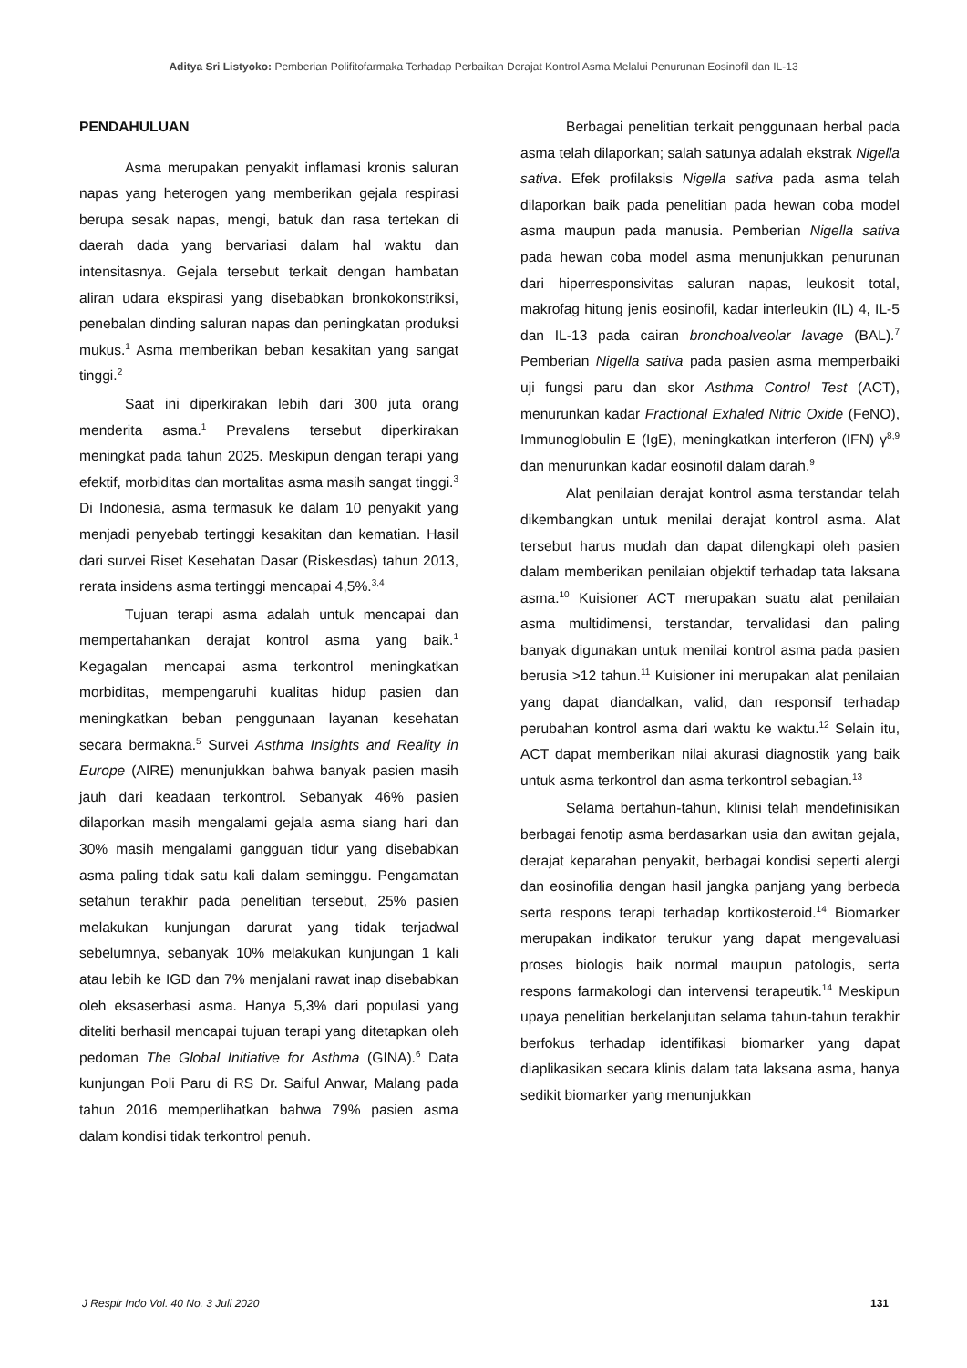Aditya Sri Listyoko: Pemberian Polifitofarmaka Terhadap Perbaikan Derajat Kontrol Asma Melalui Penurunan Eosinofil dan IL-13
PENDAHULUAN
Asma merupakan penyakit inflamasi kronis saluran napas yang heterogen yang memberikan gejala respirasi berupa sesak napas, mengi, batuk dan rasa tertekan di daerah dada yang bervariasi dalam hal waktu dan intensitasnya. Gejala tersebut terkait dengan hambatan aliran udara ekspirasi yang disebabkan bronkokonstriksi, penebalan dinding saluran napas dan peningkatan produksi mukus.<sup>1</sup> Asma memberikan beban kesakitan yang sangat tinggi.<sup>2</sup>
Saat ini diperkirakan lebih dari 300 juta orang menderita asma.<sup>1</sup> Prevalens tersebut diperkirakan meningkat pada tahun 2025. Meskipun dengan terapi yang efektif, morbiditas dan mortalitas asma masih sangat tinggi.<sup>3</sup> Di Indonesia, asma termasuk ke dalam 10 penyakit yang menjadi penyebab tertinggi kesakitan dan kematian. Hasil dari survei Riset Kesehatan Dasar (Riskesdas) tahun 2013, rerata insidens asma tertinggi mencapai 4,5%.<sup>3,4</sup>
Tujuan terapi asma adalah untuk mencapai dan mempertahankan derajat kontrol asma yang baik.<sup>1</sup> Kegagalan mencapai asma terkontrol meningkatkan morbiditas, mempengaruhi kualitas hidup pasien dan meningkatkan beban penggunaan layanan kesehatan secara bermakna.<sup>5</sup> Survei Asthma Insights and Reality in Europe (AIRE) menunjukkan bahwa banyak pasien masih jauh dari keadaan terkontrol. Sebanyak 46% pasien dilaporkan masih mengalami gejala asma siang hari dan 30% masih mengalami gangguan tidur yang disebabkan asma paling tidak satu kali dalam seminggu. Pengamatan setahun terakhir pada penelitian tersebut, 25% pasien melakukan kunjungan darurat yang tidak terjadwal sebelumnya, sebanyak 10% melakukan kunjungan 1 kali atau lebih ke IGD dan 7% menjalani rawat inap disebabkan oleh eksaserbasi asma. Hanya 5,3% dari populasi yang diteliti berhasil mencapai tujuan terapi yang ditetapkan oleh pedoman The Global Initiative for Asthma (GINA).<sup>6</sup> Data kunjungan Poli Paru di RS Dr. Saiful Anwar, Malang pada tahun 2016 memperlihatkan bahwa 79% pasien asma dalam kondisi tidak terkontrol penuh.
Berbagai penelitian terkait penggunaan herbal pada asma telah dilaporkan; salah satunya adalah ekstrak Nigella sativa. Efek profilaksis Nigella sativa pada asma telah dilaporkan baik pada penelitian pada hewan coba model asma maupun pada manusia. Pemberian Nigella sativa pada hewan coba model asma menunjukkan penurunan dari hiperresponsivitas saluran napas, leukosit total, makrofag hitung jenis eosinofil, kadar interleukin (IL) 4, IL-5 dan IL-13 pada cairan bronchoalveolar lavage (BAL).<sup>7</sup> Pemberian Nigella sativa pada pasien asma memperbaiki uji fungsi paru dan skor Asthma Control Test (ACT), menurunkan kadar Fractional Exhaled Nitric Oxide (FeNO), Immunoglobulin E (IgE), meningkatkan interferon (IFN) γ<sup>8,9</sup> dan menurunkan kadar eosinofil dalam darah.<sup>9</sup>
Alat penilaian derajat kontrol asma terstandar telah dikembangkan untuk menilai derajat kontrol asma. Alat tersebut harus mudah dan dapat dilengkapi oleh pasien dalam memberikan penilaian objektif terhadap tata laksana asma.<sup>10</sup> Kuisioner ACT merupakan suatu alat penilaian asma multidimensi, terstandar, tervalidasi dan paling banyak digunakan untuk menilai kontrol asma pada pasien berusia >12 tahun.<sup>11</sup> Kuisioner ini merupakan alat penilaian yang dapat diandalkan, valid, dan responsif terhadap perubahan kontrol asma dari waktu ke waktu.<sup>12</sup> Selain itu, ACT dapat memberikan nilai akurasi diagnostik yang baik untuk asma terkontrol dan asma terkontrol sebagian.<sup>13</sup>
Selama bertahun-tahun, klinisi telah mendefinisikan berbagai fenotip asma berdasarkan usia dan awitan gejala, derajat keparahan penyakit, berbagai kondisi seperti alergi dan eosinofilia dengan hasil jangka panjang yang berbeda serta respons terapi terhadap kortikosteroid.<sup>14</sup> Biomarker merupakan indikator terukur yang dapat mengevaluasi proses biologis baik normal maupun patologis, serta respons farmakologi dan intervensi terapeutik.<sup>14</sup> Meskipun upaya penelitian berkelanjutan selama tahun-tahun terakhir berfokus terhadap identifikasi biomarker yang dapat diaplikasikan secara klinis dalam tata laksana asma, hanya sedikit biomarker yang menunjukkan
J Respir Indo Vol. 40 No. 3 Juli 2020 131